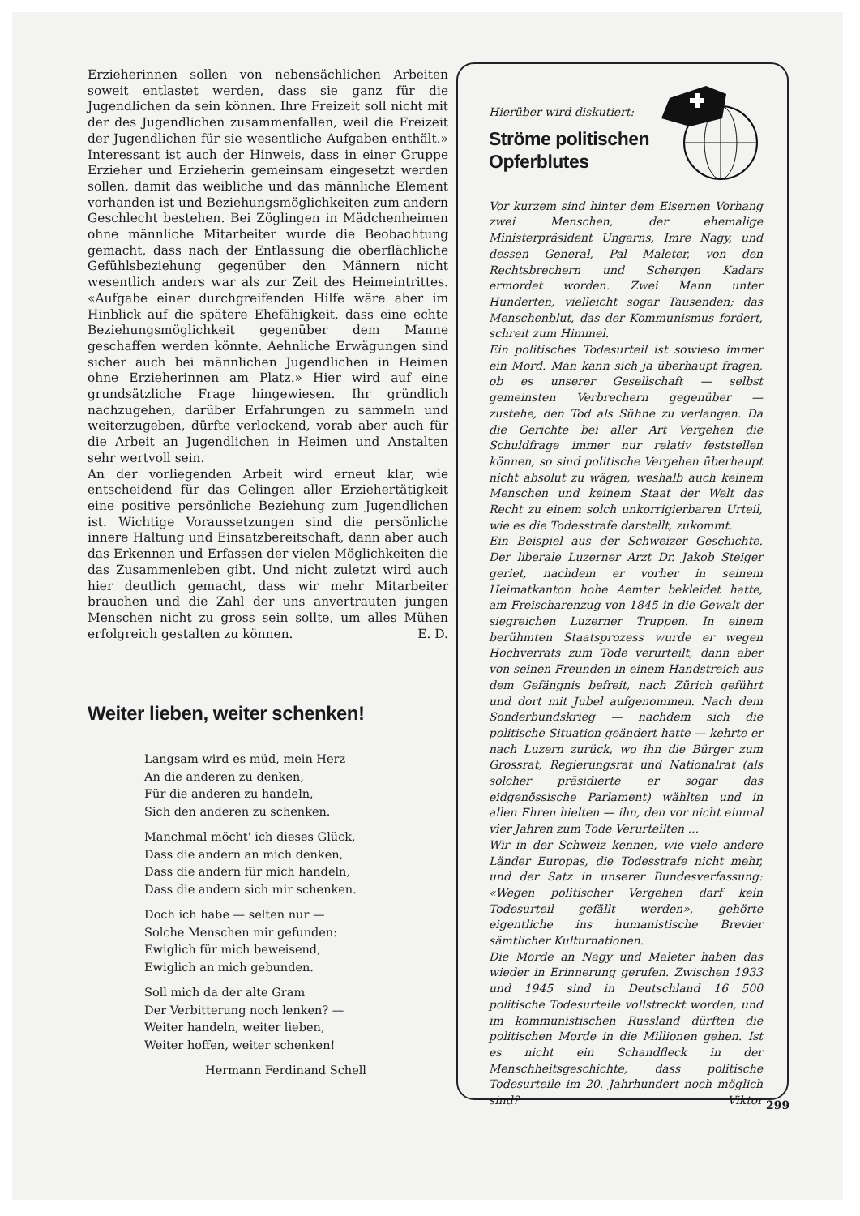Erzieherinnen sollen von nebensächlichen Arbeiten soweit entlastet werden, dass sie ganz für die Jugendlichen da sein können. Ihre Freizeit soll nicht mit der des Jugendlichen zusammenfallen, weil die Freizeit der Jugendlichen für sie wesentliche Aufgaben enthält.» Interessant ist auch der Hinweis, dass in einer Gruppe Erzieher und Erzieherin gemeinsam eingesetzt werden sollen, damit das weibliche und das männliche Element vorhanden ist und Beziehungsmöglichkeiten zum andern Geschlecht bestehen. Bei Zöglingen in Mädchenheimen ohne männliche Mitarbeiter wurde die Beobachtung gemacht, dass nach der Entlassung die oberflächliche Gefühlsbeziehung gegenüber den Männern nicht wesentlich anders war als zur Zeit des Heimeintrittes. «Aufgabe einer durchgreifenden Hilfe wäre aber im Hinblick auf die spätere Ehefähigkeit, dass eine echte Beziehungsmöglichkeit gegenüber dem Manne geschaffen werden könnte. Aehnliche Erwägungen sind sicher auch bei männlichen Jugendlichen in Heimen ohne Erzieherinnen am Platz.» Hier wird auf eine grundsätzliche Frage hingewiesen. Ihr gründlich nachzugehen, darüber Erfahrungen zu sammeln und weiterzugeben, dürfte verlockend, vorab aber auch für die Arbeit an Jugendlichen in Heimen und Anstalten sehr wertvoll sein.
An der vorliegenden Arbeit wird erneut klar, wie entscheidend für das Gelingen aller Erziehertätigkeit eine positive persönliche Beziehung zum Jugendlichen ist. Wichtige Voraussetzungen sind die persönliche innere Haltung und Einsatzbereitschaft, dann aber auch das Erkennen und Erfassen der vielen Möglichkeiten die das Zusammenleben gibt. Und nicht zuletzt wird auch hier deutlich gemacht, dass wir mehr Mitarbeiter brauchen und die Zahl der uns anvertrauten jungen Menschen nicht zu gross sein sollte, um alles Mühen erfolgreich gestalten zu können. E. D.
Weiter lieben, weiter schenken!
Langsam wird es müd, mein Herz
An die anderen zu denken,
Für die anderen zu handeln,
Sich den anderen zu schenken.
Manchmal möcht' ich dieses Glück,
Dass die andern an mich denken,
Dass die andern für mich handeln,
Dass die andern sich mir schenken.
Doch ich habe — selten nur —
Solche Menschen mir gefunden:
Ewiglich für mich beweisend,
Ewiglich an mich gebunden.
Soll mich da der alte Gram
Der Verbitterung noch lenken? —
Weiter handeln, weiter lieben,
Weiter hoffen, weiter schenken!
Hermann Ferdinand Schell
Hierüber wird diskutiert:
Ströme politischen
Opferblutes
Vor kurzem sind hinter dem Eisernen Vorhang zwei Menschen, der ehemalige Ministerpräsident Ungarns, Imre Nagy, und dessen General, Pal Maleter, von den Rechtsbrechern und Schergen Kadars ermordet worden. Zwei Mann unter Hunderten, vielleicht sogar Tausenden; das Menschenblut, das der Kommunismus fordert, schreit zum Himmel.
Ein politisches Todesurteil ist sowieso immer ein Mord. Man kann sich ja überhaupt fragen, ob es unserer Gesellschaft — selbst gemeinsten Verbrechern gegenüber — zustehe, den Tod als Sühne zu verlangen. Da die Gerichte bei aller Art Vergehen die Schuldfrage immer nur relativ feststellen können, so sind politische Vergehen überhaupt nicht absolut zu wägen, weshalb auch keinem Menschen und keinem Staat der Welt das Recht zu einem solch unkorrigierbaren Urteil, wie es die Todesstrafe darstellt, zukommt.
Ein Beispiel aus der Schweizer Geschichte. Der liberale Luzerner Arzt Dr. Jakob Steiger geriet, nachdem er vorher in seinem Heimatkanton hohe Aemter bekleidet hatte, am Freischarenzug von 1845 in die Gewalt der siegreichen Luzerner Truppen. In einem berühmten Staatsprozess wurde er wegen Hochverrats zum Tode verurteilt, dann aber von seinen Freunden in einem Handstreich aus dem Gefängnis befreit, nach Zürich geführt und dort mit Jubel aufgenommen. Nach dem Sonderbundskrieg — nachdem sich die politische Situation geändert hatte — kehrte er nach Luzern zurück, wo ihn die Bürger zum Grossrat, Regierungsrat und Nationalrat (als solcher präsidierte er sogar das eidgenössische Parlament) wählten und in allen Ehren hielten — ihn, den vor nicht einmal vier Jahren zum Tode Verurteilten ...
Wir in der Schweiz kennen, wie viele andere Länder Europas, die Todesstrafe nicht mehr, und der Satz in unserer Bundesverfassung: «Wegen politischer Vergehen darf kein Todesurteil gefällt werden», gehörte eigentliche ins humanistische Brevier sämtlicher Kulturnationen.
Die Morde an Nagy und Maleter haben das wieder in Erinnerung gerufen. Zwischen 1933 und 1945 sind in Deutschland 16 500 politische Todesurteile vollstreckt worden, und im kommunistischen Russland dürften die politischen Morde in die Millionen gehen. Ist es nicht ein Schandfleck in der Menschheitsgeschichte, dass politische Todesurteile im 20. Jahrhundert noch möglich sind? Viktor
299